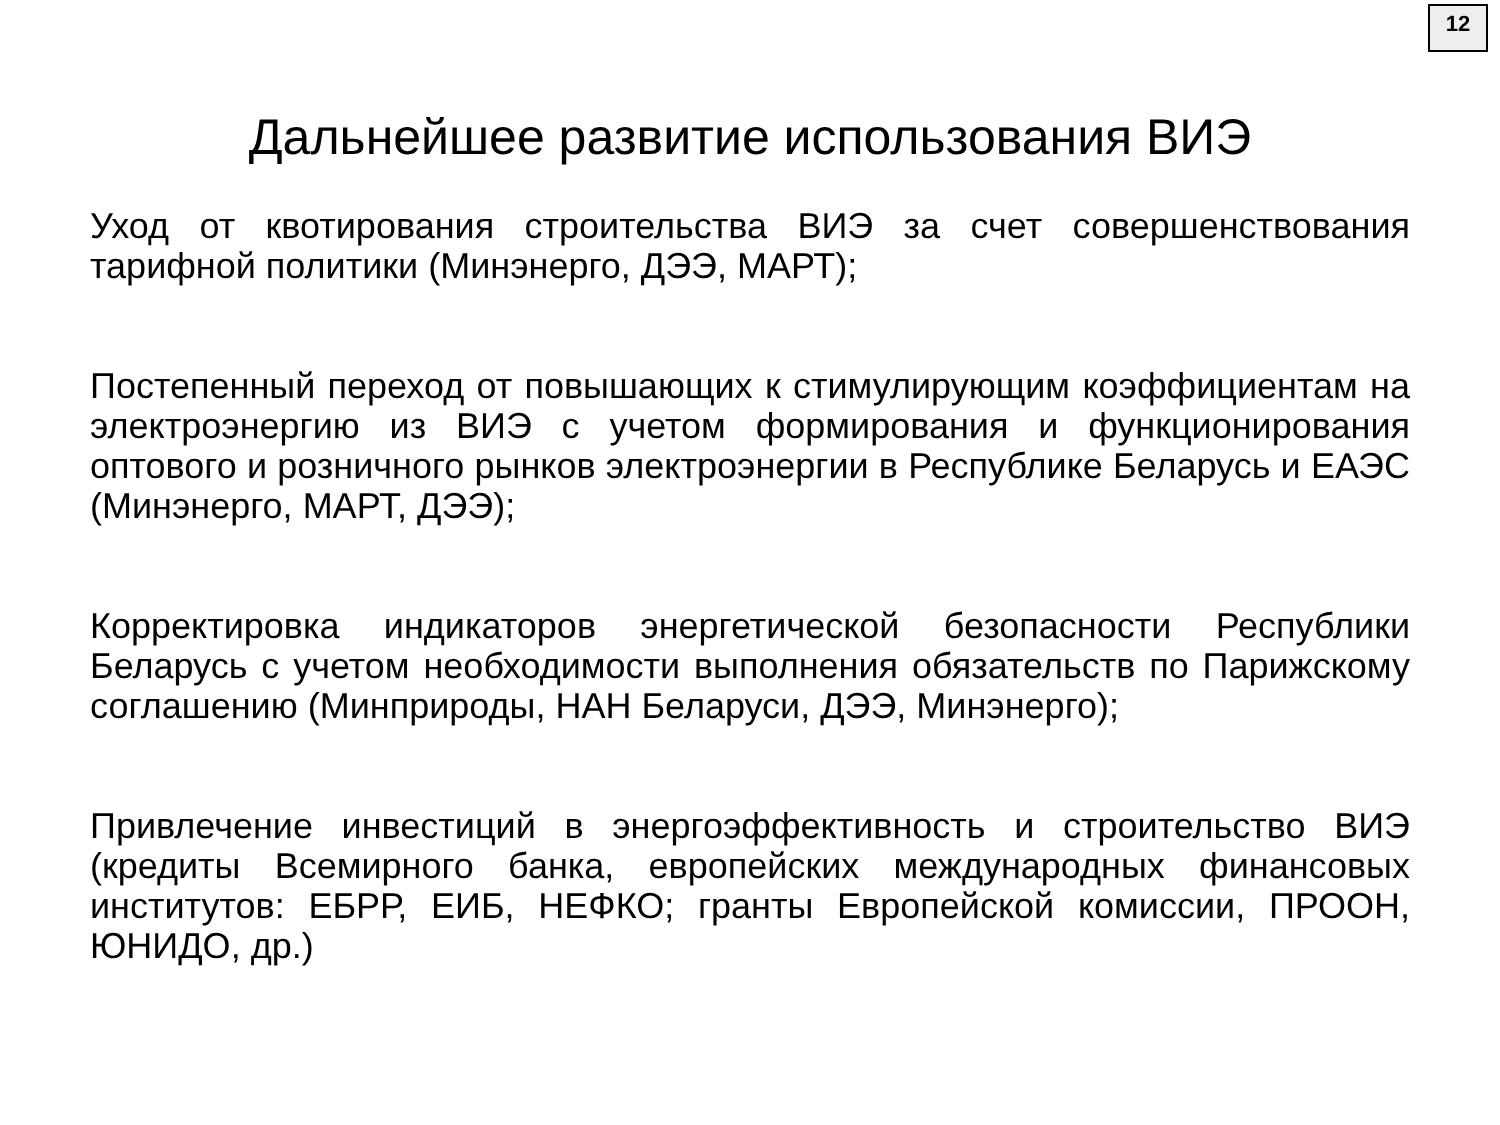12
Дальнейшее развитие использования ВИЭ
Уход от квотирования строительства ВИЭ за счет совершенствования тарифной политики (Минэнерго, ДЭЭ, МАРТ);
Постепенный переход от повышающих к стимулирующим коэффициентам на электроэнергию из ВИЭ с учетом формирования и функционирования оптового и розничного рынков электроэнергии в Республике Беларусь и ЕАЭС (Минэнерго, МАРТ, ДЭЭ);
Корректировка индикаторов энергетической безопасности Республики Беларусь с учетом необходимости выполнения обязательств по Парижскому соглашению (Минприроды, НАН Беларуси, ДЭЭ, Минэнерго);
Привлечение инвестиций в энергоэффективность и строительство ВИЭ (кредиты Всемирного банка, европейских международных финансовых институтов: ЕБРР, ЕИБ, НЕФКО; гранты Европейской комиссии, ПРООН, ЮНИДО, др.)